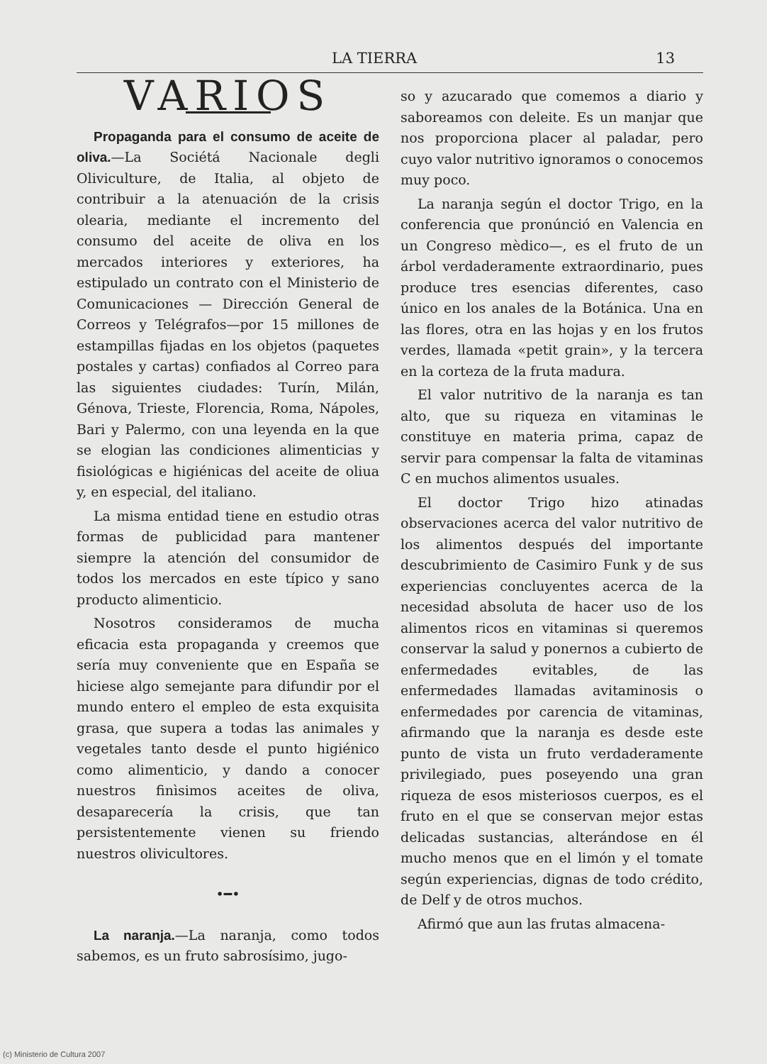LA TIERRA 13
VARIOS
Propaganda para el consumo de aceite de oliva.—La Sociétá Nacionale degli Oliviculture, de Italia, al objeto de contribuir a la atenuación de la crisis olearia, mediante el incremento del consumo del aceite de oliva en los mercados interiores y exteriores, ha estipulado un contrato con el Ministerio de Comunicaciones — Dirección General de Correos y Telégrafos—por 15 millones de estampillas fijadas en los objetos (paquetes postales y cartas) confiados al Correo para las siguientes ciudades: Turín, Milán, Génova, Trieste, Florencia, Roma, Nápoles, Bari y Palermo, con una leyenda en la que se elogian las condiciones alimenticias y fisiológicas e higiénicas del aceite de oliua y, en especial, del italiano.
La misma entidad tiene en estudio otras formas de publicidad para mantener siempre la atención del consumidor de todos los mercados en este típico y sano producto alimenticio.
Nosotros consideramos de mucha eficacia esta propaganda y creemos que sería muy conveniente que en España se hiciese algo semejante para difundir por el mundo entero el empleo de esta exquisita grasa, que supera a todas las animales y vegetales tanto desde el punto higiénico como alimenticio, y dando a conocer nuestros finìsimos aceites de oliva, desaparecería la crisis, que tan persistentemente vienen su friendo nuestros olivicultores.
•━•
La naranja.—La naranja, como todos sabemos, es un fruto sabrosísimo, jugo-
so y azucarado que comemos a diario y saboreamos con deleite. Es un manjar que nos proporciona placer al paladar, pero cuyo valor nutritivo ignoramos o conocemos muy poco.
La naranja según el doctor Trigo, en la conferencia que pronúnció en Valencia en un Congreso mèdico—, es el fruto de un árbol verdaderamente extraordinario, pues produce tres esencias diferentes, caso único en los anales de la Botánica. Una en las flores, otra en las hojas y en los frutos verdes, llamada «petit grain», y la tercera en la corteza de la fruta madura.
El valor nutritivo de la naranja es tan alto, que su riqueza en vitaminas le constituye en materia prima, capaz de servir para compensar la falta de vitaminas C en muchos alimentos usuales.
El doctor Trigo hizo atinadas observaciones acerca del valor nutritivo de los alimentos después del importante descubrimiento de Casimiro Funk y de sus experiencias concluyentes acerca de la necesidad absoluta de hacer uso de los alimentos ricos en vitaminas si queremos conservar la salud y ponernos a cubierto de enfermedades evitables, de las enfermedades llamadas avitaminosis o enfermedades por carencia de vitaminas, afirmando que la naranja es desde este punto de vista un fruto verdaderamente privilegiado, pues poseyendo una gran riqueza de esos misteriosos cuerpos, es el fruto en el que se conservan mejor estas delicadas sustancias, alterándose en él mucho menos que en el limón y el tomate según experiencias, dignas de todo crédito, de Delf y de otros muchos.
Afirmó que aun las frutas almacena-
(c) Ministerio de Cultura 2007